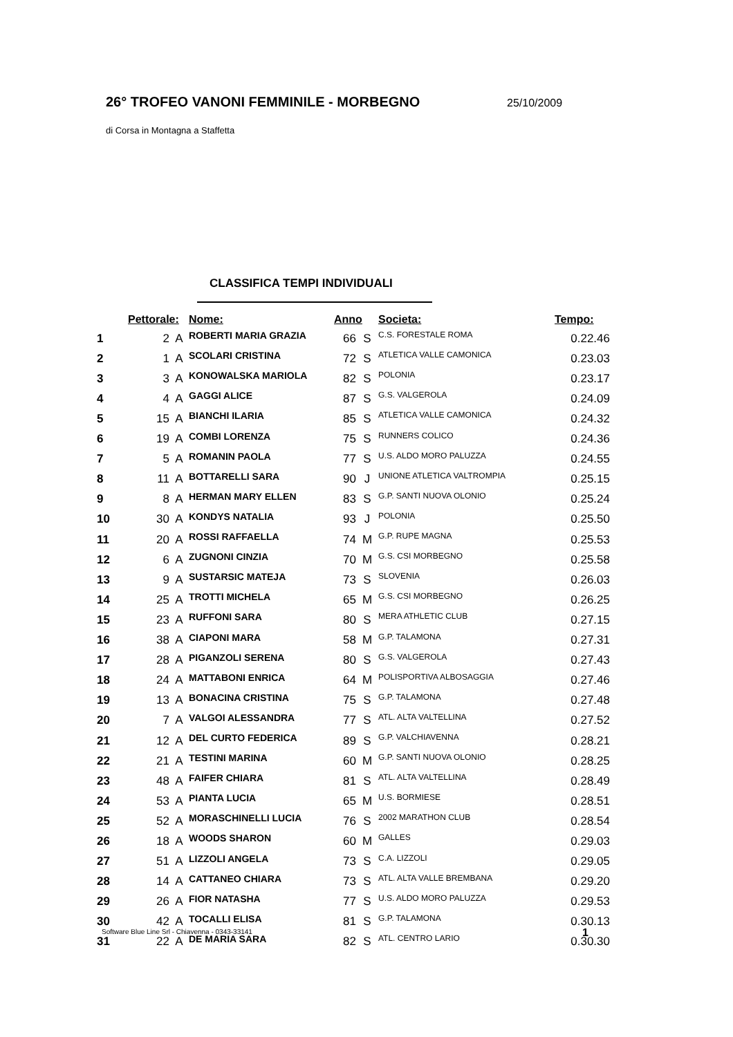26° TROFEO VANONI FEMMINILE - MORBEGNO
25/10/2009
di Corsa in Montagna a Staffetta
CLASSIFICA TEMPI INDIVIDUALI
| | Pettorale: | | Nome: | Anno | | Societa: | Tempo: |
| --- | --- | --- | --- | --- | --- | --- | --- |
| 1 | 2 | A | ROBERTI MARIA GRAZIA | 66 | S | C.S. FORESTALE ROMA | 0.22.46 |
| 2 | 1 | A | SCOLARI CRISTINA | 72 | S | ATLETICA VALLE CAMONICA | 0.23.03 |
| 3 | 3 | A | KONOWALSKA MARIOLA | 82 | S | POLONIA | 0.23.17 |
| 4 | 4 | A | GAGGI ALICE | 87 | S | G.S. VALGEROLA | 0.24.09 |
| 5 | 15 | A | BIANCHI ILARIA | 85 | S | ATLETICA VALLE CAMONICA | 0.24.32 |
| 6 | 19 | A | COMBI LORENZA | 75 | S | RUNNERS COLICO | 0.24.36 |
| 7 | 5 | A | ROMANIN PAOLA | 77 | S | U.S. ALDO MORO PALUZZA | 0.24.55 |
| 8 | 11 | A | BOTTARELLI SARA | 90 | J | UNIONE ATLETICA VALTROMPIA | 0.25.15 |
| 9 | 8 | A | HERMAN MARY ELLEN | 83 | S | G.P. SANTI NUOVA OLONIO | 0.25.24 |
| 10 | 30 | A | KONDYS NATALIA | 93 | J | POLONIA | 0.25.50 |
| 11 | 20 | A | ROSSI RAFFAELLA | 74 | M | G.P. RUPE MAGNA | 0.25.53 |
| 12 | 6 | A | ZUGNONI CINZIA | 70 | M | G.S. CSI MORBEGNO | 0.25.58 |
| 13 | 9 | A | SUSTARSIC MATEJA | 73 | S | SLOVENIA | 0.26.03 |
| 14 | 25 | A | TROTTI MICHELA | 65 | M | G.S. CSI MORBEGNO | 0.26.25 |
| 15 | 23 | A | RUFFONI SARA | 80 | S | MERA ATHLETIC CLUB | 0.27.15 |
| 16 | 38 | A | CIAPONI MARA | 58 | M | G.P. TALAMONA | 0.27.31 |
| 17 | 28 | A | PIGANZOLI SERENA | 80 | S | G.S. VALGEROLA | 0.27.43 |
| 18 | 24 | A | MATTABONI ENRICA | 64 | M | POLISPORTIVA ALBOSAGGIA | 0.27.46 |
| 19 | 13 | A | BONACINA CRISTINA | 75 | S | G.P. TALAMONA | 0.27.48 |
| 20 | 7 | A | VALGOI ALESSANDRA | 77 | S | ATL. ALTA VALTELLINA | 0.27.52 |
| 21 | 12 | A | DEL CURTO FEDERICA | 89 | S | G.P. VALCHIAVENNA | 0.28.21 |
| 22 | 21 | A | TESTINI MARINA | 60 | M | G.P. SANTI NUOVA OLONIO | 0.28.25 |
| 23 | 48 | A | FAIFER CHIARA | 81 | S | ATL. ALTA VALTELLINA | 0.28.49 |
| 24 | 53 | A | PIANTA LUCIA | 65 | M | U.S. BORMIESE | 0.28.51 |
| 25 | 52 | A | MORASCHINELLI LUCIA | 76 | S | 2002 MARATHON CLUB | 0.28.54 |
| 26 | 18 | A | WOODS SHARON | 60 | M | GALLES | 0.29.03 |
| 27 | 51 | A | LIZZOLI ANGELA | 73 | S | C.A. LIZZOLI | 0.29.05 |
| 28 | 14 | A | CATTANEO CHIARA | 73 | S | ATL. ALTA VALLE BREMBANA | 0.29.20 |
| 29 | 26 | A | FIOR NATASHA | 77 | S | U.S. ALDO MORO PALUZZA | 0.29.53 |
| 30 | 42 | A | TOCALLI ELISA | 81 | S | G.P. TALAMONA | 0.30.13 |
| 31 | 22 | A | DE MARIA SARA | 82 | S | ATL. CENTRO LARIO | 0.30.30 |
Software Blue Line Srl - Chiavenna - 0343-33141
1